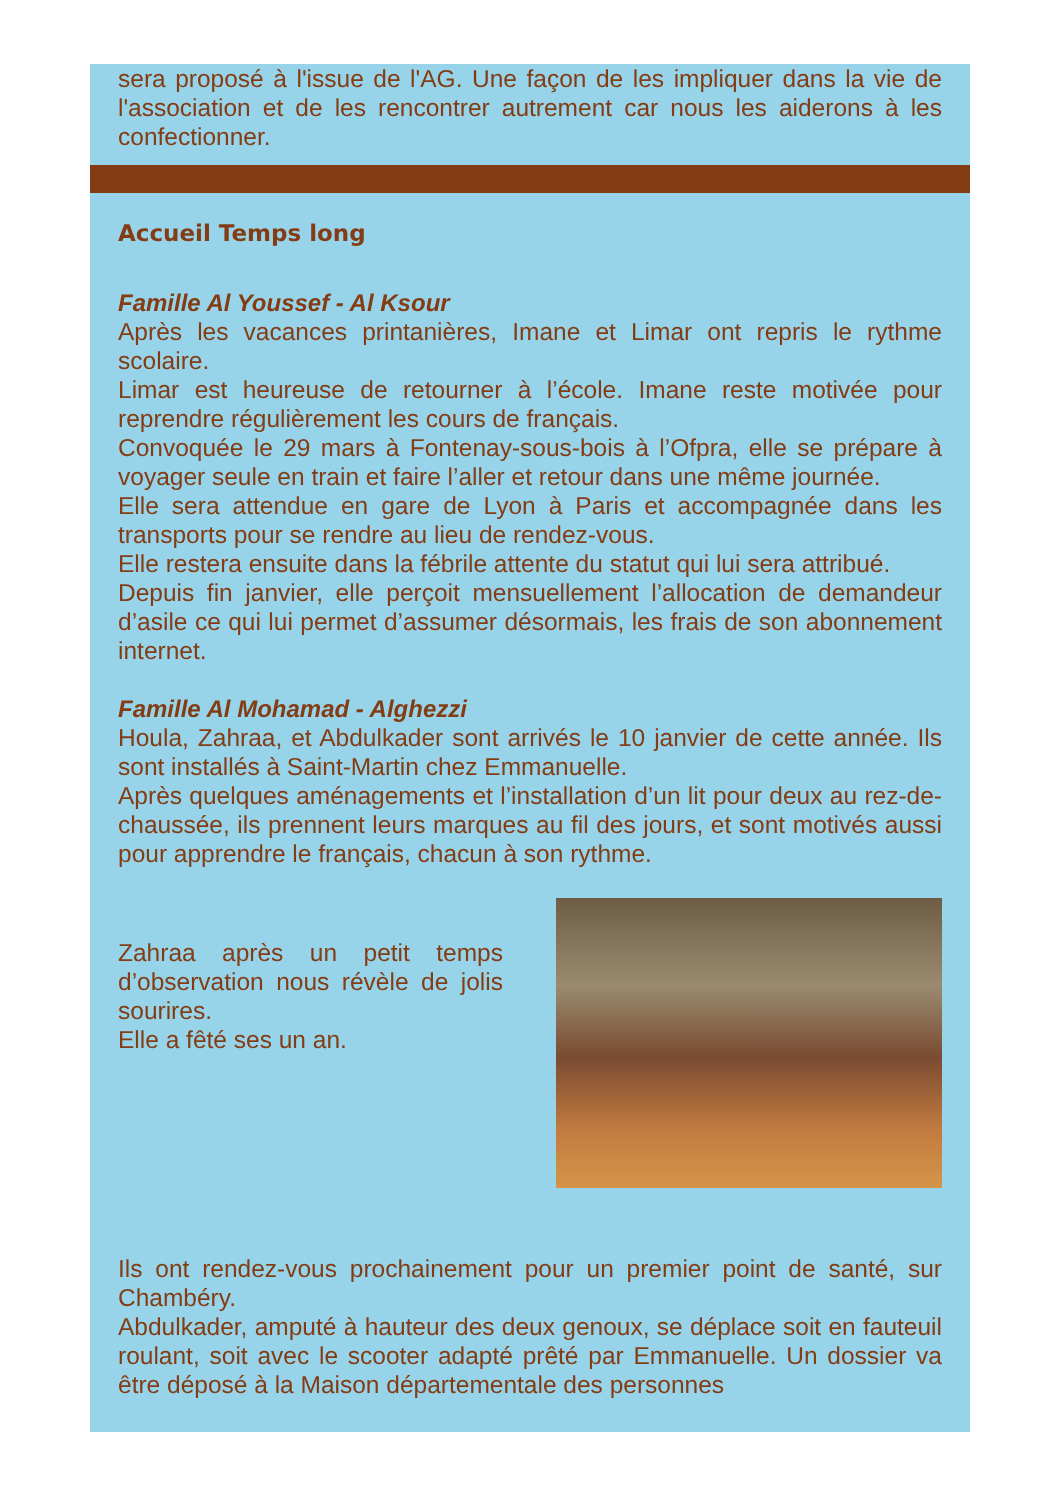sera proposé à l'issue de l'AG. Une façon de les impliquer dans la vie de l'association et de les rencontrer autrement car nous les aiderons à les confectionner.
Accueil Temps long
Famille Al Youssef - Al Ksour
Après les vacances printanières, Imane et Limar ont repris le rythme scolaire.
Limar est heureuse de retourner à l’école. Imane reste motivée pour reprendre régulièrement les cours de français.
Convoquée le 29 mars à Fontenay-sous-bois à l’Ofpra, elle se prépare à voyager seule en train et faire l’aller et retour dans une même journée.
Elle sera attendue en gare de Lyon à Paris et accompagnée dans les transports pour se rendre au lieu de rendez-vous.
Elle restera ensuite dans la fébrile attente du statut qui lui sera attribué.
Depuis fin janvier, elle perçoit mensuellement l’allocation de demandeur d’asile ce qui lui permet d’assumer désormais, les frais de son abonnement internet.
Famille Al Mohamad - Alghezzi
Houla, Zahraa, et Abdulkader sont arrivés le 10 janvier de cette année. Ils sont installés à Saint-Martin chez Emmanuelle.
Après quelques aménagements et l’installation d’un lit pour deux au rez-de-chaussée, ils prennent leurs marques au fil des jours, et sont motivés aussi pour apprendre le français, chacun à son rythme.
Zahraa après un petit temps d’observation nous révèle de jolis sourires.
Elle a fêté ses un an.
Ils ont rendez-vous prochainement pour un premier point de santé, sur Chambéry.
Abdulkader, amputé à hauteur des deux genoux, se déplace soit en fauteuil roulant, soit avec le scooter adapté prêté par Emmanuelle. Un dossier va être déposé à la Maison départementale des personnes